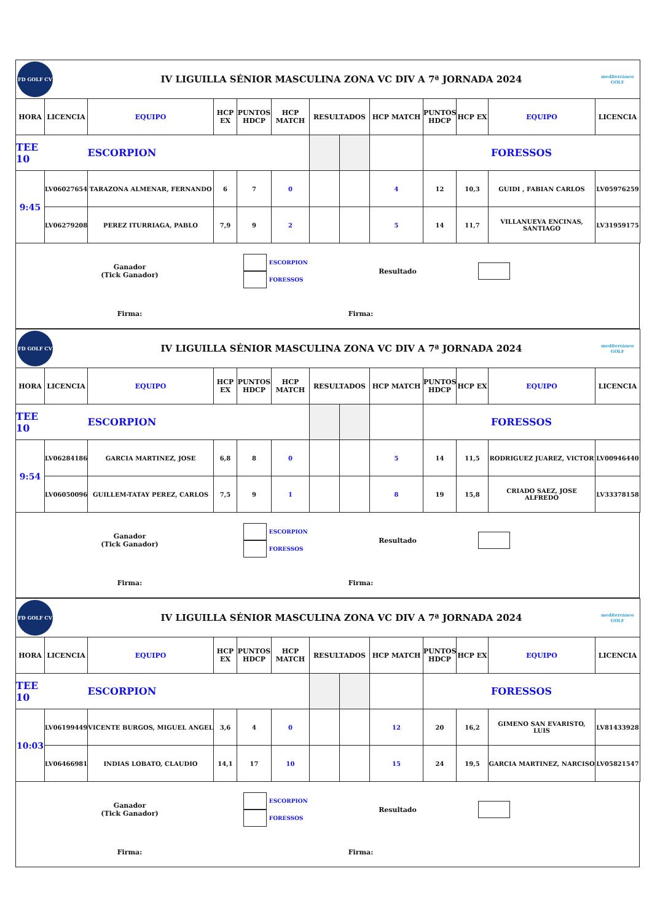| FD GOLF CV | | IV LIGUILLA SÉNIOR MASCULINA ZONA VC DIV A 7ª JORNADA 2024 | | | | | | | | | | mediterráneo GOLF |
| HORA | LICENCIA | EQUIPO | HCP EX | PUNTOS HDCP | HCP MATCH | RESULTADOS | | HCP MATCH | PUNTOS HDCP | HCP EX | EQUIPO | LICENCIA |
| TEE 10 | ESCORPION | | | | | | | | FORESSOS | | | |
| 9:45 | LV06027654 | TARAZONA ALMENAR, FERNANDO | 6 | 7 | 0 | | | 4 | 12 | 10,3 | GUIDI , FABIAN CARLOS | LV05976259 |
| | LV06279208 | PEREZ ITURRIAGA, PABLO | 7,9 | 9 | 2 | | | 5 | 14 | 11,7 | VILLANUEVA ENCINAS, SANTIAGO | LV31959175 |
| Ganador (Tick Ganador) | ESCORPION FORESSOS | Resultado | |
| Firma: | Firma: | | |
| FD GOLF CV | | IV LIGUILLA SÉNIOR MASCULINA ZONA VC DIV A 7ª JORNADA 2024 | | | | | | | | | | mediterráneo GOLF |
| HORA | LICENCIA | EQUIPO | HCP EX | PUNTOS HDCP | HCP MATCH | RESULTADOS | | HCP MATCH | PUNTOS HDCP | HCP EX | EQUIPO | LICENCIA |
| TEE 10 | ESCORPION | | | | | | | | FORESSOS | | | |
| 9:54 | LV06284186 | GARCIA MARTINEZ, JOSE | 6,8 | 8 | 0 | | | 5 | 14 | 11,5 | RODRIGUEZ JUAREZ, VICTOR | LV00946440 |
| | LV06050096 | GUILLEM-TATAY PEREZ, CARLOS | 7,5 | 9 | 1 | | | 8 | 19 | 15,8 | CRIADO SAEZ, JOSE ALFREDO | LV33378158 |
| Ganador (Tick Ganador) | ESCORPION FORESSOS | Resultado | |
| Firma: | Firma: | | |
| FD GOLF CV | | IV LIGUILLA SÉNIOR MASCULINA ZONA VC DIV A 7ª JORNADA 2024 | | | | | | | | | | mediterráneo GOLF |
| HORA | LICENCIA | EQUIPO | HCP EX | PUNTOS HDCP | HCP MATCH | RESULTADOS | | HCP MATCH | PUNTOS HDCP | HCP EX | EQUIPO | LICENCIA |
| TEE 10 | ESCORPION | | | | | | | | FORESSOS | | | |
| 10:03 | LV06199449 | VICENTE BURGOS, MIGUEL ANGEL | 3,6 | 4 | 0 | | | 12 | 20 | 16,2 | GIMENO SAN EVARISTO, LUIS | LV81433928 |
| | LV06466981 | INDIAS LOBATO, CLAUDIO | 14,1 | 17 | 10 | | | 15 | 24 | 19,5 | GARCIA MARTINEZ, NARCISO | LV05821547 |
| Ganador (Tick Ganador) | ESCORPION FORESSOS | Resultado | |
| Firma: | Firma: | | |